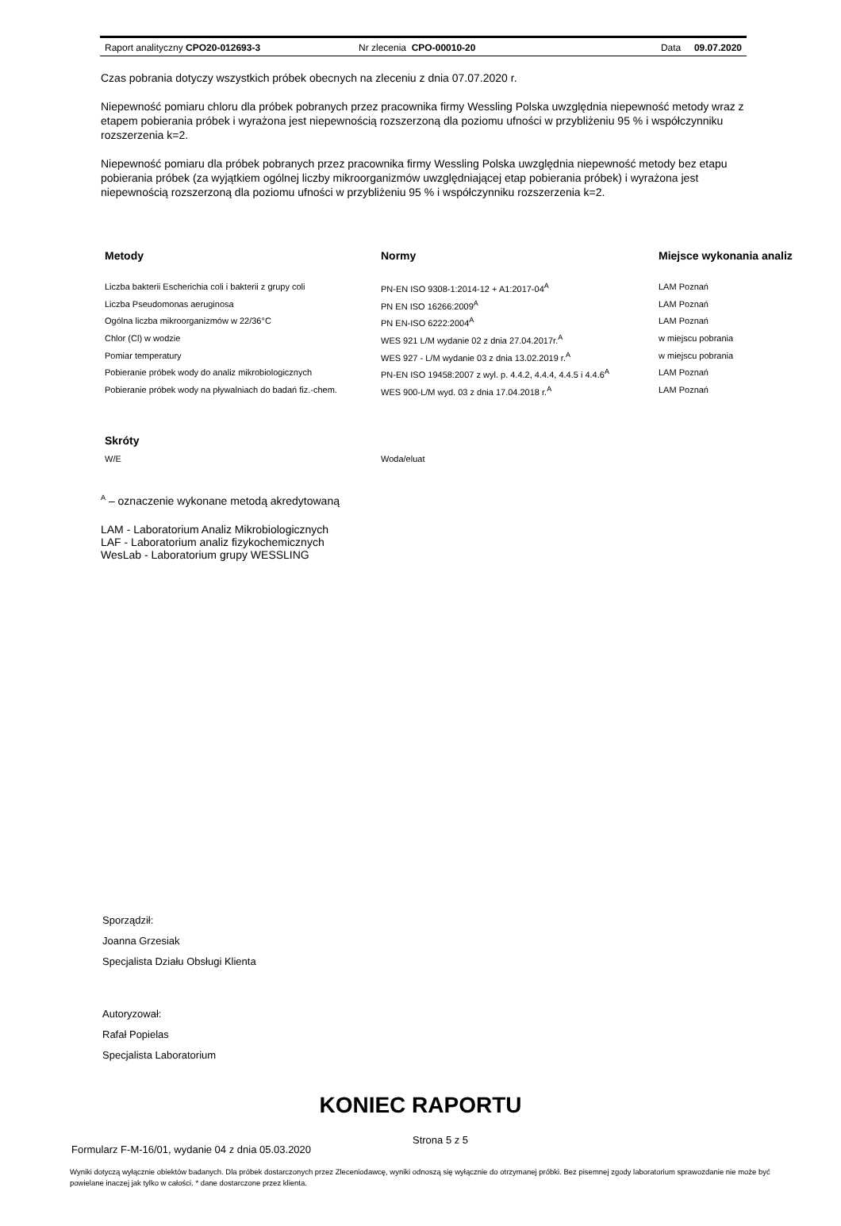Raport analityczny CPO20-012693-3 Nr zlecenia CPO-00010-20 Data 09.07.2020
Czas pobrania dotyczy wszystkich próbek obecnych na zleceniu z dnia 07.07.2020 r.
Niepewność pomiaru chloru dla próbek pobranych przez pracownika firmy Wessling Polska uwzględnia niepewność metody wraz z etapem pobierania próbek i wyrażona jest niepewnością rozszerzoną dla poziomu ufności w przybliżeniu 95 % i współczynniku rozszerzenia k=2.
Niepewność pomiaru dla próbek pobranych przez pracownika firmy Wessling Polska uwzględnia niepewność metody bez etapu pobierania próbek (za wyjątkiem ogólnej liczby mikroorganizmów uwzględniającej etap pobierania próbek) i wyrażona jest niepewnością rozszerzoną dla poziomu ufności w przybliżeniu 95 % i współczynniku rozszerzenia k=2.
| Metody | Normy | Miejsce wykonania analiz |
| --- | --- | --- |
| Liczba bakterii Escherichia coli i bakterii z grupy coli | PN-EN ISO 9308-1:2014-12 + A1:2017-04<sup>A</sup> | LAM Poznań |
| Liczba Pseudomonas aeruginosa | PN EN ISO 16266:2009<sup>A</sup> | LAM Poznań |
| Ogólna liczba mikroorganizmów w 22/36°C | PN EN-ISO 6222:2004<sup>A</sup> | LAM Poznań |
| Chlor (Cl) w wodzie | WES 921 L/M wydanie 02 z dnia 27.04.2017r.<sup>A</sup> | w miejscu pobrania |
| Pomiar temperatury | WES 927 - L/M wydanie 03 z dnia 13.02.2019 r.<sup>A</sup> | w miejscu pobrania |
| Pobieranie próbek wody do analiz mikrobiologicznych | PN-EN ISO 19458:2007 z wyl. p. 4.4.2, 4.4.4, 4.4.5 i 4.4.6<sup>A</sup> | LAM Poznań |
| Pobieranie próbek wody na pływalniach do badań fiz.-chem. | WES 900-L/M wyd. 03 z dnia 17.04.2018 r.<sup>A</sup> | LAM Poznań |
| Skróty | |
| --- | --- |
| W/E | Woda/eluat |
<sup>A</sup> – oznaczenie wykonane metodą akredytowaną
LAM - Laboratorium Analiz Mikrobiologicznych
LAF - Laboratorium analiz fizykochemicznych
WesLab - Laboratorium grupy WESSLING
Sporządził:
Joanna Grzesiak
Specjalista Działu Obsługi Klienta
Autoryzował:
Rafał Popielas
Specjalista Laboratorium
KONIEC RAPORTU
Formularz F-M-16/01, wydanie 04 z dnia 05.03.2020 Strona 5 z 5
Wyniki dotyczą wyłącznie obiektów badanych. Dla próbek dostarczonych przez Zleceniodawcę, wyniki odnoszą się wyłącznie do otrzymanej próbki. Bez pisemnej zgody laboratorium sprawozdanie nie może być powielane inaczej jak tylko w całości. * dane dostarczone przez klienta.